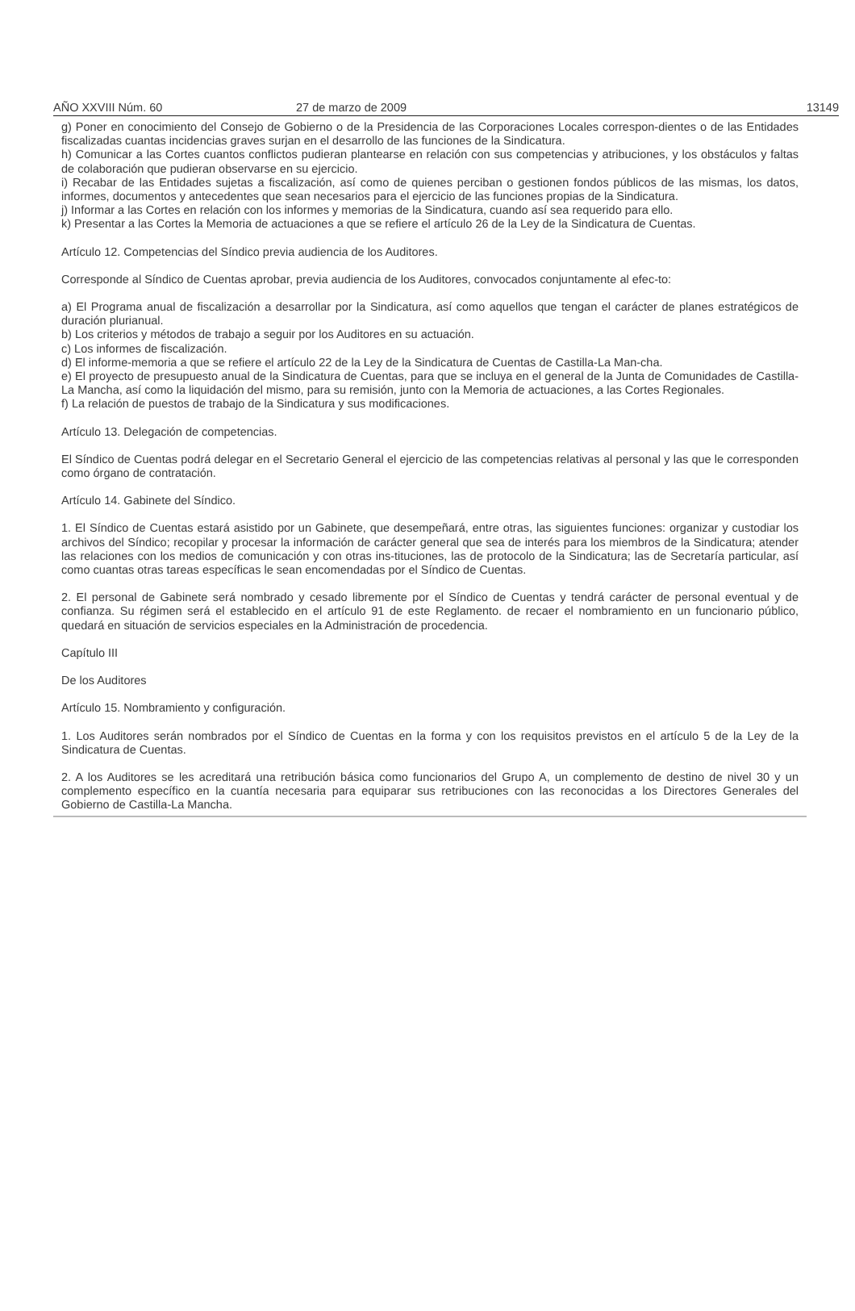AÑO XXVIII Núm. 60 27 de marzo de 2009 13149
g) Poner en conocimiento del Consejo de Gobierno o de la Presidencia de las Corporaciones Locales correspon-dientes o de las Entidades fiscalizadas cuantas incidencias graves surjan en el desarrollo de las funciones de la Sindicatura.
h) Comunicar a las Cortes cuantos conflictos pudieran plantearse en relación con sus competencias y atribuciones, y los obstáculos y faltas de colaboración que pudieran observarse en su ejercicio.
i) Recabar de las Entidades sujetas a fiscalización, así como de quienes perciban o gestionen fondos públicos de las mismas, los datos, informes, documentos y antecedentes que sean necesarios para el ejercicio de las funciones propias de la Sindicatura.
j) Informar a las Cortes en relación con los informes y memorias de la Sindicatura, cuando así sea requerido para ello.
k) Presentar a las Cortes la Memoria de actuaciones a que se refiere el artículo 26 de la Ley de la Sindicatura de Cuentas.
Artículo 12. Competencias del Síndico previa audiencia de los Auditores.
Corresponde al Síndico de Cuentas aprobar, previa audiencia de los Auditores, convocados conjuntamente al efec-to:
a) El Programa anual de fiscalización a desarrollar por la Sindicatura, así como aquellos que tengan el carácter de planes estratégicos de duración plurianual.
b) Los criterios y métodos de trabajo a seguir por los Auditores en su actuación.
c) Los informes de fiscalización.
d) El informe-memoria a que se refiere el artículo 22 de la Ley de la Sindicatura de Cuentas de Castilla-La Man-cha.
e) El proyecto de presupuesto anual de la Sindicatura de Cuentas, para que se incluya en el general de la Junta de Comunidades de Castilla-La Mancha, así como la liquidación del mismo, para su remisión, junto con la Memoria de actuaciones, a las Cortes Regionales.
f) La relación de puestos de trabajo de la Sindicatura y sus modificaciones.
Artículo 13. Delegación de competencias.
El Síndico de Cuentas podrá delegar en el Secretario General el ejercicio de las competencias relativas al personal y las que le corresponden como órgano de contratación.
Artículo 14. Gabinete del Síndico.
1. El Síndico de Cuentas estará asistido por un Gabinete, que desempeñará, entre otras, las siguientes funciones: organizar y custodiar los archivos del Síndico; recopilar y procesar la información de carácter general que sea de interés para los miembros de la Sindicatura; atender las relaciones con los medios de comunicación y con otras ins-tituciones, las de protocolo de la Sindicatura; las de Secretaría particular, así como cuantas otras tareas específicas le sean encomendadas por el Síndico de Cuentas.
2. El personal de Gabinete será nombrado y cesado libremente por el Síndico de Cuentas y tendrá carácter de personal eventual y de confianza. Su régimen será el establecido en el artículo 91 de este Reglamento. de recaer el nombramiento en un funcionario público, quedará en situación de servicios especiales en la Administración de procedencia.
Capítulo III
De los Auditores
Artículo 15. Nombramiento y configuración.
1. Los Auditores serán nombrados por el Síndico de Cuentas en la forma y con los requisitos previstos en el artículo 5 de la Ley de la Sindicatura de Cuentas.
2. A los Auditores se les acreditará una retribución básica como funcionarios del Grupo A, un complemento de destino de nivel 30 y un complemento específico en la cuantía necesaria para equiparar sus retribuciones con las reconocidas a los Directores Generales del Gobierno de Castilla-La Mancha.